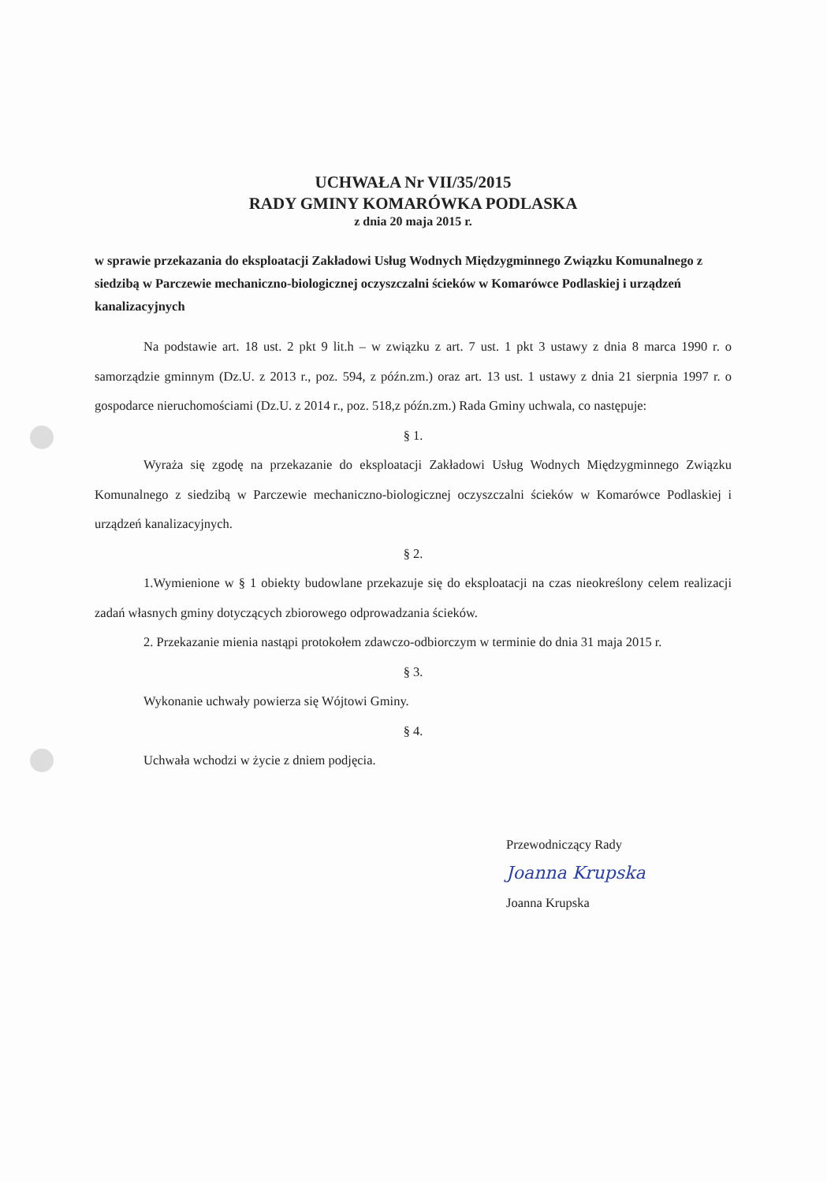UCHWAŁA Nr VII/35/2015
RADY GMINY KOMARÓWKA PODLASKA
z dnia 20 maja 2015 r.
w sprawie przekazania do eksploatacji Zakładowi Usług Wodnych Międzygminnego Związku Komunalnego z siedzibą w Parczewie mechaniczno-biologicznej oczyszczalni ścieków w Komarówce Podlaskiej i urządzeń kanalizacyjnych
Na podstawie art. 18 ust. 2 pkt 9 lit.h – w związku z art. 7 ust. 1 pkt 3 ustawy z dnia 8 marca 1990 r. o samorządzie gminnym (Dz.U. z 2013 r., poz. 594, z późn.zm.) oraz art. 13 ust. 1 ustawy z dnia 21 sierpnia 1997 r. o gospodarce nieruchomościami (Dz.U. z 2014 r., poz. 518,z późn.zm.) Rada Gminy uchwala, co następuje:
§ 1.
Wyraża się zgodę na przekazanie do eksploatacji Zakładowi Usług Wodnych Międzygminnego Związku Komunalnego z siedzibą w Parczewie mechaniczno-biologicznej oczyszczalni ścieków w Komarówce Podlaskiej i urządzeń kanalizacyjnych.
§ 2.
1.Wymienione w § 1 obiekty budowlane przekazuje się do eksploatacji na czas nieokreślony celem realizacji zadań własnych gminy dotyczących zbiorowego odprowadzania ścieków.
2. Przekazanie mienia nastąpi protokołem zdawczo-odbiorczym w terminie do dnia 31 maja 2015 r.
§ 3.
Wykonanie uchwały powierza się Wójtowi Gminy.
§ 4.
Uchwała wchodzi w życie z dniem podjęcia.
Przewodniczący Rady
Joanna Krupska
Joanna Krupska